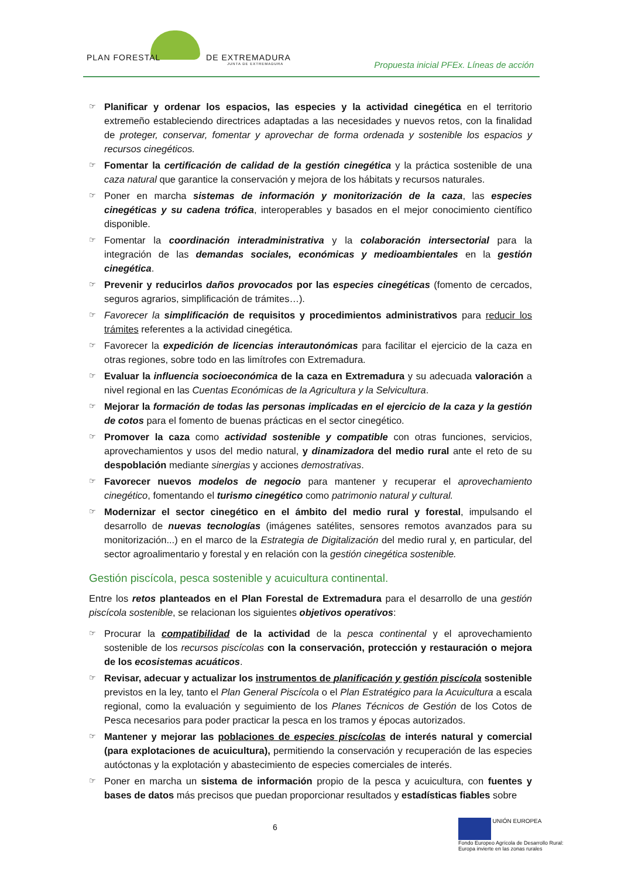PLAN FORESTAL DE EXTREMADURA
JUNTA DE EXTREMADURA
Propuesta inicial PFEx. Líneas de acción
☞ Planificar y ordenar los espacios, las especies y la actividad cinegética en el territorio extremeño estableciendo directrices adaptadas a las necesidades y nuevos retos, con la finalidad de proteger, conservar, fomentar y aprovechar de forma ordenada y sostenible los espacios y recursos cinegéticos.
☞ Fomentar la certificación de calidad de la gestión cinegética y la práctica sostenible de una caza natural que garantice la conservación y mejora de los hábitats y recursos naturales.
☞ Poner en marcha sistemas de información y monitorización de la caza, las especies cinegéticas y su cadena trófica, interoperables y basados en el mejor conocimiento científico disponible.
☞ Fomentar la coordinación interadministrativa y la colaboración intersectorial para la integración de las demandas sociales, económicas y medioambientales en la gestión cinegética.
☞ Prevenir y reducirlos daños provocados por las especies cinegéticas (fomento de cercados, seguros agrarios, simplificación de trámites…).
☞ Favorecer la simplificación de requisitos y procedimientos administrativos para reducir los trámites referentes a la actividad cinegética.
☞ Favorecer la expedición de licencias interautonómicas para facilitar el ejercicio de la caza en otras regiones, sobre todo en las limítrofes con Extremadura.
☞ Evaluar la influencia socioeconómica de la caza en Extremadura y su adecuada valoración a nivel regional en las Cuentas Económicas de la Agricultura y la Selvicultura.
☞ Mejorar la formación de todas las personas implicadas en el ejercicio de la caza y la gestión de cotos para el fomento de buenas prácticas en el sector cinegético.
☞ Promover la caza como actividad sostenible y compatible con otras funciones, servicios, aprovechamientos y usos del medio natural, y dinamizadora del medio rural ante el reto de su despoblación mediante sinergias y acciones demostrativas.
☞ Favorecer nuevos modelos de negocio para mantener y recuperar el aprovechamiento cinegético, fomentando el turismo cinegético como patrimonio natural y cultural.
☞ Modernizar el sector cinegético en el ámbito del medio rural y forestal, impulsando el desarrollo de nuevas tecnologías (imágenes satélites, sensores remotos avanzados para su monitorización...) en el marco de la Estrategia de Digitalización del medio rural y, en particular, del sector agroalimentario y forestal y en relación con la gestión cinegética sostenible.
Gestión piscícola, pesca sostenible y acuicultura continental.
Entre los retos planteados en el Plan Forestal de Extremadura para el desarrollo de una gestión piscícola sostenible, se relacionan los siguientes objetivos operativos:
☞ Procurar la compatibilidad de la actividad de la pesca continental y el aprovechamiento sostenible de los recursos piscícolas con la conservación, protección y restauración o mejora de los ecosistemas acuáticos.
☞ Revisar, adecuar y actualizar los instrumentos de planificación y gestión piscícola sostenible previstos en la ley, tanto el Plan General Piscícola o el Plan Estratégico para la Acuicultura a escala regional, como la evaluación y seguimiento de los Planes Técnicos de Gestión de los Cotos de Pesca necesarios para poder practicar la pesca en los tramos y épocas autorizados.
☞ Mantener y mejorar las poblaciones de especies piscícolas de interés natural y comercial (para explotaciones de acuicultura), permitiendo la conservación y recuperación de las especies autóctonas y la explotación y abastecimiento de especies comerciales de interés.
☞ Poner en marcha un sistema de información propio de la pesca y acuicultura, con fuentes y bases de datos más precisos que puedan proporcionar resultados y estadísticas fiables sobre
6
UNIÓN EUROPEA
Fondo Europeo Agrícola de Desarrollo Rural:
Europa invierte en las zonas rurales